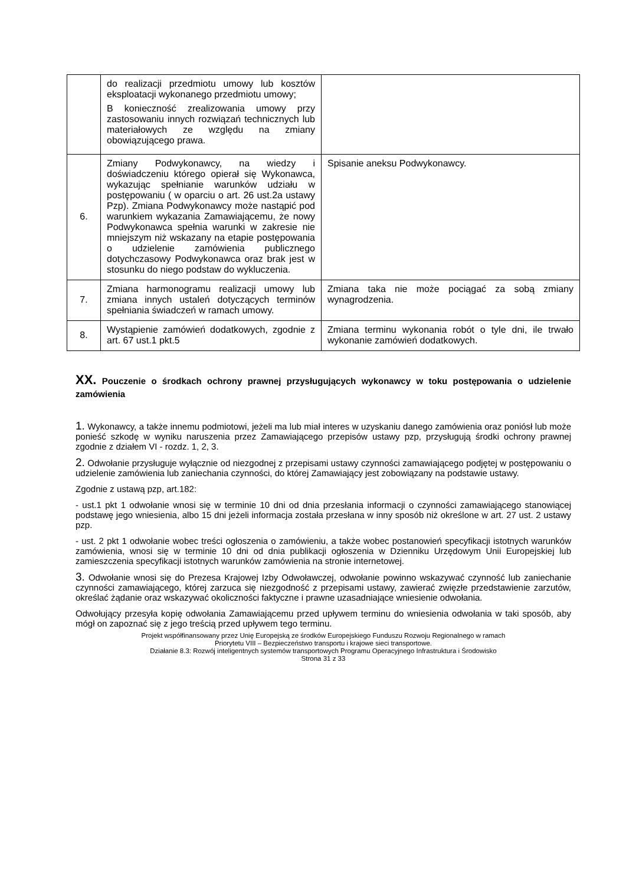| | do realizacji przedmiotu umowy lub kosztów eksploatacji wykonanego przedmiotu umowy; B konieczność zrealizowania umowy przy zastosowaniu innych rozwiązań technicznych lub materiałowych ze względu na zmiany obowiązującego prawa. | |
| 6. | Zmiany Podwykonawcy, na wiedzy i doświadczeniu którego opierał się Wykonawca, wykazując spełnianie warunków udziału w postępowaniu ( w oparciu o art. 26 ust.2a ustawy Pzp). Zmiana Podwykonawcy może nastąpić pod warunkiem wykazania Zamawiającemu, że nowy Podwykonawca spełnia warunki w zakresie nie mniejszym niż wskazany na etapie postępowania o udzielenie zamówienia publicznego dotychczasowy Podwykonawca oraz brak jest w stosunku do niego podstaw do wykluczenia. | Spisanie aneksu Podwykonawcy. |
| 7. | Zmiana harmonogramu realizacji umowy lub zmiana innych ustaleń dotyczących terminów spełniania świadczeń w ramach umowy. | Zmiana taka nie może pociągać za sobą zmiany wynagrodzenia. |
| 8. | Wystąpienie zamówień dodatkowych, zgodnie z art. 67 ust.1 pkt.5 | Zmiana terminu wykonania robót o tyle dni, ile trwało wykonanie zamówień dodatkowych. |
XX. Pouczenie o środkach ochrony prawnej przysługujących wykonawcy w toku postępowania o udzielenie zamówienia
1. Wykonawcy, a także innemu podmiotowi, jeżeli ma lub miał interes w uzyskaniu danego zamówienia oraz poniósł lub może ponieść szkodę w wyniku naruszenia przez Zamawiającego przepisów ustawy pzp, przysługują środki ochrony prawnej zgodnie z działem VI - rozdz. 1, 2, 3.
2. Odwołanie przysługuje wyłącznie od niezgodnej z przepisami ustawy czynności zamawiającego podjętej w postępowaniu o udzielenie zamówienia lub zaniechania czynności, do której Zamawiający jest zobowiązany na podstawie ustawy.
Zgodnie z ustawą pzp, art.182:
- ust.1 pkt 1 odwołanie wnosi się w terminie 10 dni od dnia przesłania informacji o czynności zamawiającego stanowiącej podstawę jego wniesienia, albo 15 dni jeżeli informacja została przesłana w inny sposób niż określone w art. 27 ust. 2 ustawy pzp.
- ust. 2 pkt 1 odwołanie wobec treści ogłoszenia o zamówieniu, a także wobec postanowień specyfikacji istotnych warunków zamówienia, wnosi się w terminie 10 dni od dnia publikacji ogłoszenia w Dzienniku Urzędowym Unii Europejskiej lub zamieszczenia specyfikacji istotnych warunków zamówienia na stronie internetowej.
3. Odwołanie wnosi się do Prezesa Krajowej Izby Odwoławczej, odwołanie powinno wskazywać czynność lub zaniechanie czynności zamawiającego, której zarzuca się niezgodność z przepisami ustawy, zawierać zwięzłe przedstawienie zarzutów, określać żądanie oraz wskazywać okoliczności faktyczne i prawne uzasadniające wniesienie odwołania.
Odwołujący przesyła kopię odwołania Zamawiającemu przed upływem terminu do wniesienia odwołania w taki sposób, aby mógł on zapoznać się z jego treścią przed upływem tego terminu.
Projekt współfinansowany przez Unię Europejską ze środków Europejskiego Funduszu Rozwoju Regionalnego w ramach
Priorytetu VIII – Bezpieczeństwo transportu i krajowe sieci transportowe.
Działanie 8.3: Rozwój inteligentnych systemów transportowych Programu Operacyjnego Infrastruktura i Środowisko
Strona 31 z 33